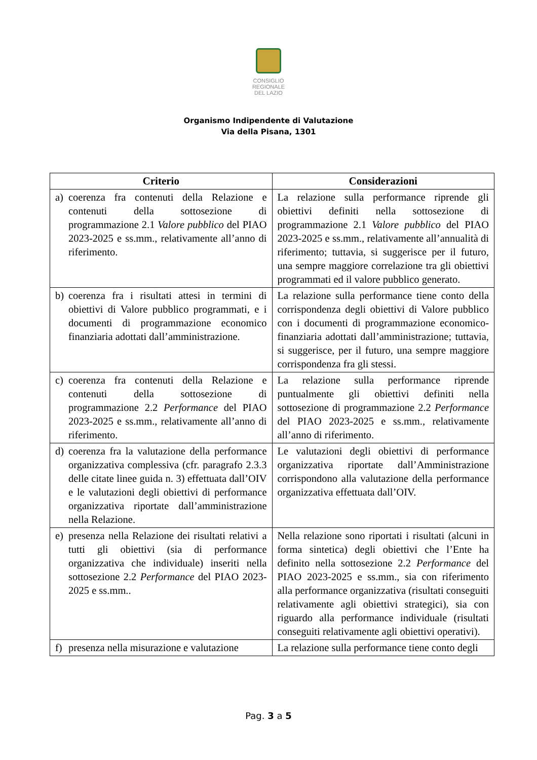CONSIGLIO
REGIONALE
DEL LAZIO
Organismo Indipendente di Valutazione
Via della Pisana, 1301
| Criterio | Considerazioni |
| --- | --- |
| a) coerenza fra contenuti della Relazione e contenuti della sottosezione di programmazione 2.1 Valore pubblico del PIAO 2023-2025 e ss.mm., relativamente all’anno di riferimento. | La relazione sulla performance riprende gli obiettivi definiti nella sottosezione di programmazione 2.1 Valore pubblico del PIAO 2023-2025 e ss.mm., relativamente all’annualità di riferimento; tuttavia, si suggerisce per il futuro, una sempre maggiore correlazione tra gli obiettivi programmati ed il valore pubblico generato. |
| b) coerenza fra i risultati attesi in termini di obiettivi di Valore pubblico programmati, e i documenti di programmazione economico finanziaria adottati dall’amministrazione. | La relazione sulla performance tiene conto della corrispondenza degli obiettivi di Valore pubblico con i documenti di programmazione economico-finanziaria adottati dall’amministrazione; tuttavia, si suggerisce, per il futuro, una sempre maggiore corrispondenza fra gli stessi. |
| c) coerenza fra contenuti della Relazione e contenuti della sottosezione di programmazione 2.2 Performance del PIAO 2023-2025 e ss.mm., relativamente all’anno di riferimento. | La relazione sulla performance riprende puntualmente gli obiettivi definiti nella sottosezione di programmazione 2.2 Performance del PIAO 2023-2025 e ss.mm., relativamente all’anno di riferimento. |
| d) coerenza fra la valutazione della performance organizzativa complessiva (cfr. paragrafo 2.3.3 delle citate linee guida n. 3) effettuata dall’OIV e le valutazioni degli obiettivi di performance organizzativa riportate dall’amministrazione nella Relazione. | Le valutazioni degli obiettivi di performance organizzativa riportate dall’Amministrazione corrispondono alla valutazione della performance organizzativa effettuata dall’OIV. |
| e) presenza nella Relazione dei risultati relativi a tutti gli obiettivi (sia di performance organizzativa che individuale) inseriti nella sottosezione 2.2 Performance del PIAO 2023-2025 e ss.mm.. | Nella relazione sono riportati i risultati (alcuni in forma sintetica) degli obiettivi che l’Ente ha definito nella sottosezione 2.2 Performance del PIAO 2023-2025 e ss.mm., sia con riferimento alla performance organizzativa (risultati conseguiti relativamente agli obiettivi strategici), sia con riguardo alla performance individuale (risultati conseguiti relativamente agli obiettivi operativi). |
| f) presenza nella misurazione e valutazione | La relazione sulla performance tiene conto degli |
Pag. 3 a 5